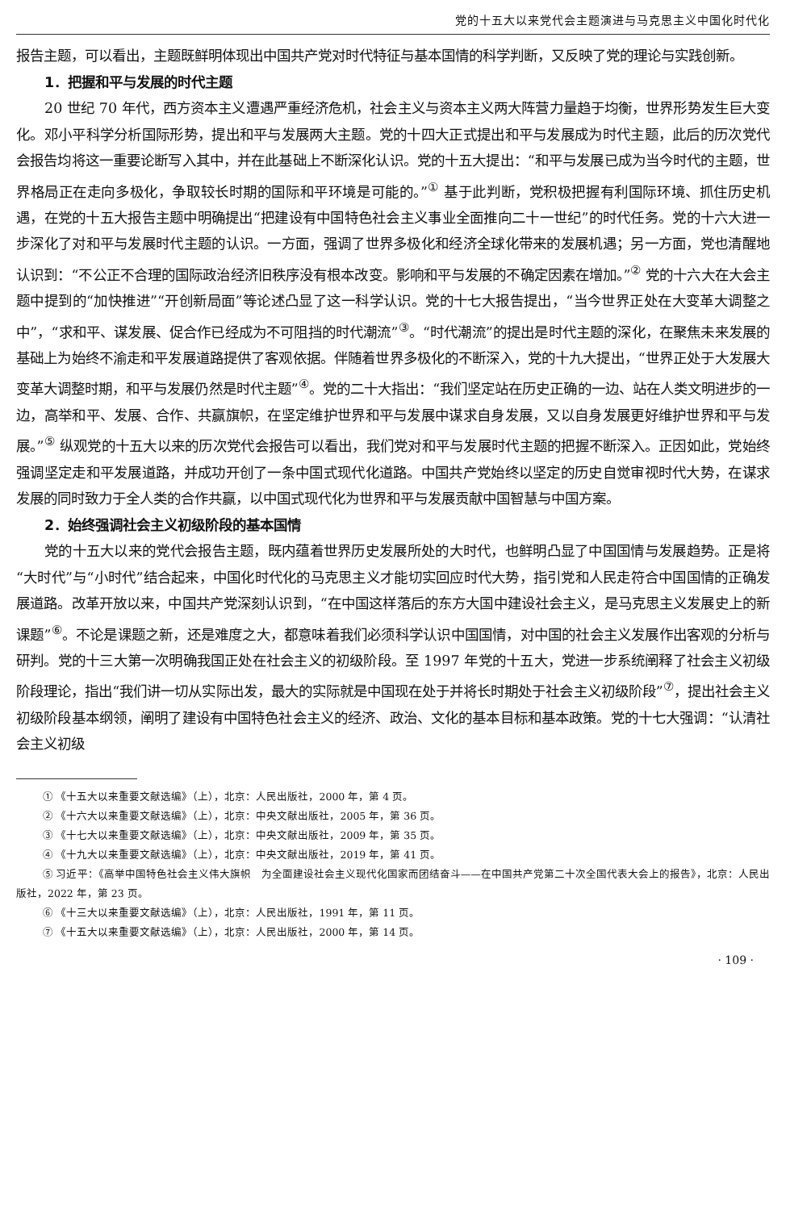党的十五大以来党代会主题演进与马克思主义中国化时代化
报告主题，可以看出，主题既鲜明体现出中国共产党对时代特征与基本国情的科学判断，又反映了党的理论与实践创新。
1．把握和平与发展的时代主题
20 世纪 70 年代，西方资本主义遭遇严重经济危机，社会主义与资本主义两大阵营力量趋于均衡，世界形势发生巨大变化。邓小平科学分析国际形势，提出和平与发展两大主题。党的十四大正式提出和平与发展成为时代主题，此后的历次党代会报告均将这一重要论断写入其中，并在此基础上不断深化认识。党的十五大提出：“和平与发展已成为当今时代的主题，世界格局正在走向多极化，争取较长时期的国际和平环境是可能的。”<sup>①</sup> 基于此判断，党积极把握有利国际环境、抓住历史机遇，在党的十五大报告主题中明确提出“把建设有中国特色社会主义事业全面推向二十一世纪”的时代任务。党的十六大进一步深化了对和平与发展时代主题的认识。一方面，强调了世界多极化和经济全球化带来的发展机遇；另一方面，党也清醒地认识到：“不公正不合理的国际政治经济旧秩序没有根本改变。影响和平与发展的不确定因素在增加。”<sup>②</sup> 党的十六大在大会主题中提到的“加快推进”“开创新局面”等论述凸显了这一科学认识。党的十七大报告提出，“当今世界正处在大变革大调整之中”，“求和平、谋发展、促合作已经成为不可阻挡的时代潮流”<sup>③</sup>。“时代潮流”的提出是时代主题的深化，在聚焦未来发展的基础上为始终不渝走和平发展道路提供了客观依据。伴随着世界多极化的不断深入，党的十九大提出，“世界正处于大发展大变革大调整时期，和平与发展仍然是时代主题”<sup>④</sup>。党的二十大指出：“我们坚定站在历史正确的一边、站在人类文明进步的一边，高举和平、发展、合作、共赢旗帜，在坚定维护世界和平与发展中谋求自身发展，又以自身发展更好维护世界和平与发展。”<sup>⑤</sup> 纵观党的十五大以来的历次党代会报告可以看出，我们党对和平与发展时代主题的把握不断深入。正因如此，党始终强调坚定走和平发展道路，并成功开创了一条中国式现代化道路。中国共产党始终以坚定的历史自觉审视时代大势，在谋求发展的同时致力于全人类的合作共赢，以中国式现代化为世界和平与发展贡献中国智慧与中国方案。
2．始终强调社会主义初级阶段的基本国情
党的十五大以来的党代会报告主题，既内蕴着世界历史发展所处的大时代，也鲜明凸显了中国国情与发展趋势。正是将“大时代”与“小时代”结合起来，中国化时代化的马克思主义才能切实回应时代大势，指引党和人民走符合中国国情的正确发展道路。改革开放以来，中国共产党深刻认识到，“在中国这样落后的东方大国中建设社会主义，是马克思主义发展史上的新课题”<sup>⑥</sup>。不论是课题之新，还是难度之大，都意味着我们必须科学认识中国国情，对中国的社会主义发展作出客观的分析与研判。党的十三大第一次明确我国正处在社会主义的初级阶段。至 1997 年党的十五大，党进一步系统阐释了社会主义初级阶段理论，指出“我们讲一切从实际出发，最大的实际就是中国现在处于并将长时期处于社会主义初级阶段”<sup>⑦</sup>，提出社会主义初级阶段基本纲领，阐明了建设有中国特色社会主义的经济、政治、文化的基本目标和基本政策。党的十七大强调：“认清社会主义初级
① 《十五大以来重要文献选编》（上），北京：人民出版社，2000 年，第 4 页。
② 《十六大以来重要文献选编》（上），北京：中央文献出版社，2005 年，第 36 页。
③ 《十七大以来重要文献选编》（上），北京：中央文献出版社，2009 年，第 35 页。
④ 《十九大以来重要文献选编》（上），北京：中央文献出版社，2019 年，第 41 页。
⑤ 习近平：《高举中国特色社会主义伟大旗帜　为全面建设社会主义现代化国家而团结奋斗——在中国共产党第二十次全国代表大会上的报告》，北京：人民出版社，2022 年，第 23 页。
⑥ 《十三大以来重要文献选编》（上），北京：人民出版社，1991 年，第 11 页。
⑦ 《十五大以来重要文献选编》（上），北京：人民出版社，2000 年，第 14 页。
· 109 ·